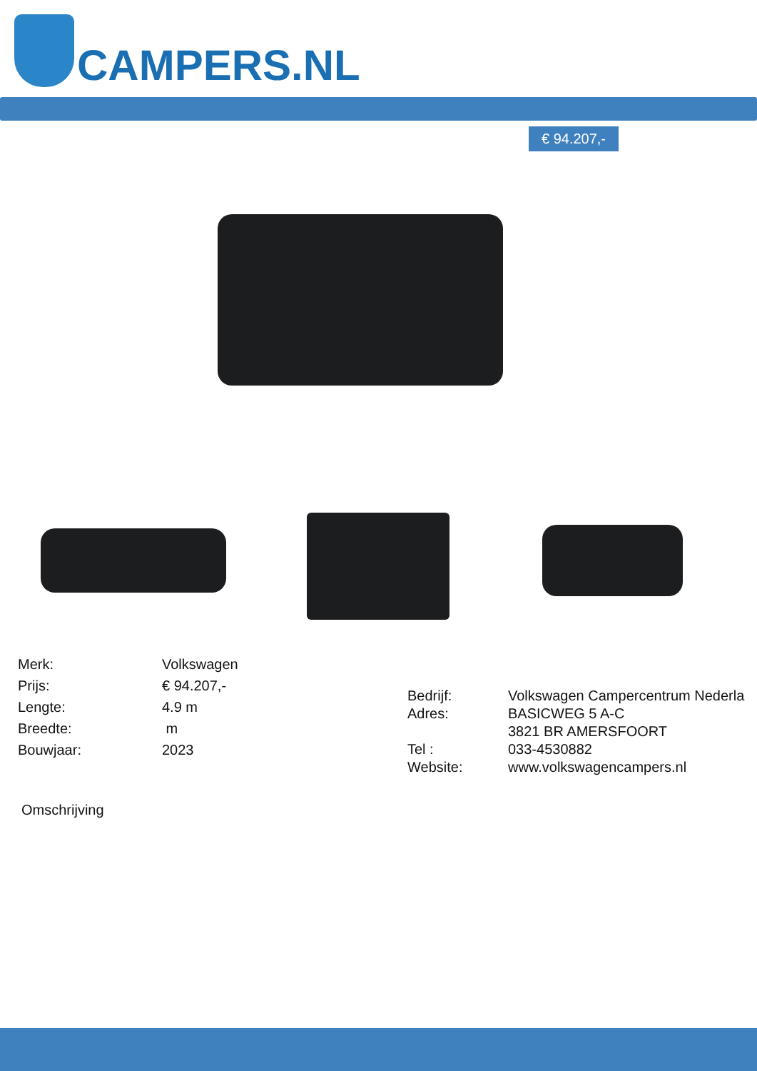CAMPERS.NL
€ 94.207,-
| Merk: | Volkswagen |
| Prijs: | € 94.207,- |
| Lengte: | 4.9 m |
| Breedte: | m |
| Bouwjaar: | 2023 |
| Bedrijf: | Volkswagen Campercentrum Nederla |
| Adres: | BASICWEG 5 A-C |
| | 3821 BR AMERSFOORT |
| Tel : | 033-4530882 |
| Website: | www.volkswagencampers.nl |
Omschrijving